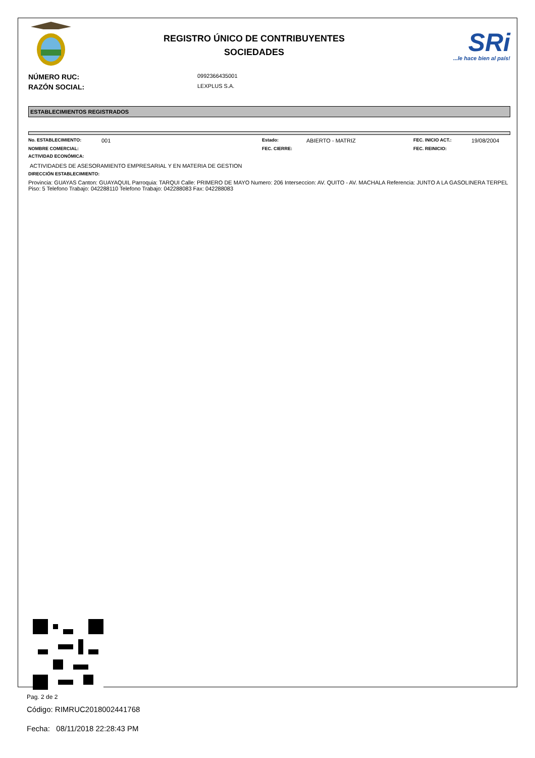REGISTRO ÚNICO DE CONTRIBUYENTES
SOCIEDADES
SRi
...le hace bien al país!
NÚMERO RUC: 0992366435001
RAZÓN SOCIAL: LEXPLUS S.A.
ESTABLECIMIENTOS REGISTRADOS
No. ESTABLECIMIENTO: 001
Estado: ABIERTO - MATRIZ
FEC. INICIO ACT.: 19/08/2004
NOMBRE COMERCIAL: FEC. CIERRE: FEC. REINICIO:
ACTIVIDAD ECONÓMICA:
ACTIVIDADES DE ASESORAMIENTO EMPRESARIAL Y EN MATERIA DE GESTION
DIRECCIÓN ESTABLECIMIENTO:
Provincia: GUAYAS Canton: GUAYAQUIL Parroquia: TARQUI Calle: PRIMERO DE MAYO Numero: 206 Interseccion: AV. QUITO - AV. MACHALA Referencia: JUNTO A LA GASOLINERA TERPEL Piso: 5 Telefono Trabajo: 042288110 Telefono Trabajo: 042288083 Fax: 042288083
Código: RIMRUC2018002441768
Fecha: 08/11/2018 22:28:43 PM
Pag. 2 de 2